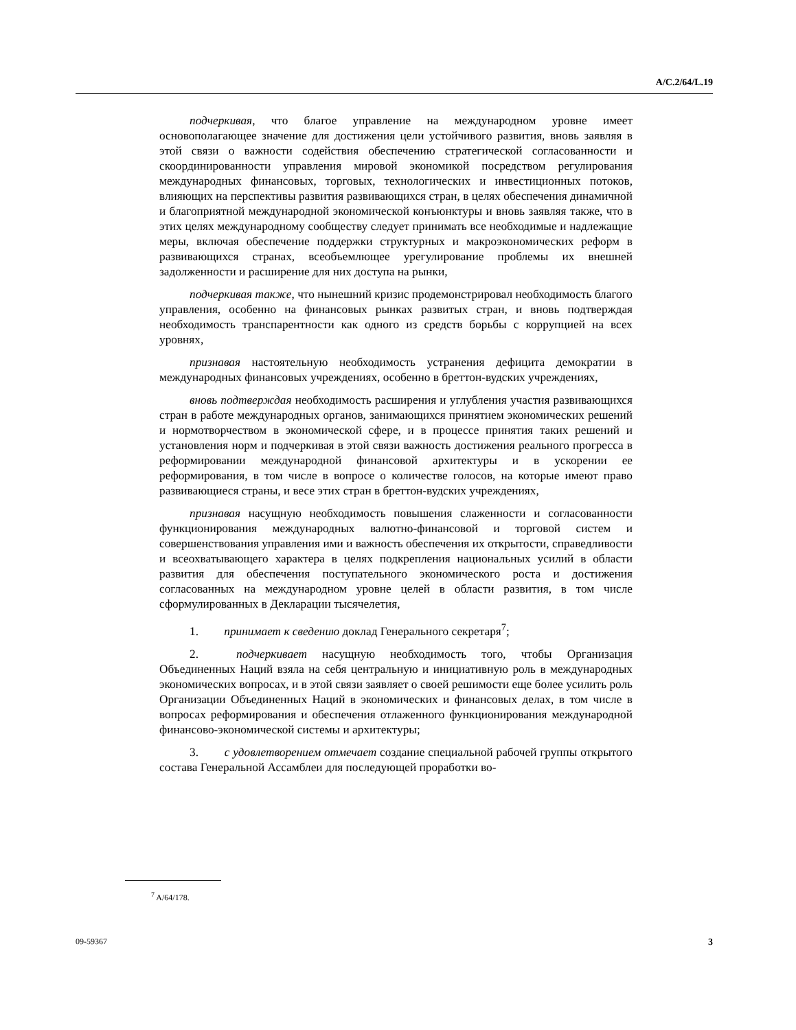A/C.2/64/L.19
подчеркивая, что благое управление на международном уровне имеет основополагающее значение для достижения цели устойчивого развития, вновь заявляя в этой связи о важности содействия обеспечению стратегической согласованности и скоординированности управления мировой экономикой посредством регулирования международных финансовых, торговых, технологических и инвестиционных потоков, влияющих на перспективы развития развивающихся стран, в целях обеспечения динамичной и благоприятной международной экономической конъюнктуры и вновь заявляя также, что в этих целях международному сообществу следует принимать все необходимые и надлежащие меры, включая обеспечение поддержки структурных и макроэкономических реформ в развивающихся странах, всеобъемлющее урегулирование проблемы их внешней задолженности и расширение для них доступа на рынки,
подчеркивая также, что нынешний кризис продемонстрировал необходимость благого управления, особенно на финансовых рынках развитых стран, и вновь подтверждая необходимость транспарентности как одного из средств борьбы с коррупцией на всех уровнях,
признавая настоятельную необходимость устранения дефицита демократии в международных финансовых учреждениях, особенно в бреттон-вудских учреждениях,
вновь подтверждая необходимость расширения и углубления участия развивающихся стран в работе международных органов, занимающихся принятием экономических решений и нормотворчеством в экономической сфере, и в процессе принятия таких решений и установления норм и подчеркивая в этой связи важность достижения реального прогресса в реформировании международной финансовой архитектуры и в ускорении ее реформирования, в том числе в вопросе о количестве голосов, на которые имеют право развивающиеся страны, и весе этих стран в бреттон-вудских учреждениях,
признавая насущную необходимость повышения слаженности и согласованности функционирования международных валютно-финансовой и торговой систем и совершенствования управления ими и важность обеспечения их открытости, справедливости и всеохватывающего характера в целях подкрепления национальных усилий в области развития для обеспечения поступательного экономического роста и достижения согласованных на международном уровне целей в области развития, в том числе сформулированных в Декларации тысячелетия,
1. принимает к сведению доклад Генерального секретаря<sup>7</sup>;
2. подчеркивает насущную необходимость того, чтобы Организация Объединенных Наций взяла на себя центральную и инициативную роль в международных экономических вопросах, и в этой связи заявляет о своей решимости еще более усилить роль Организации Объединенных Наций в экономических и финансовых делах, в том числе в вопросах реформирования и обеспечения отлаженного функционирования международной финансово-экономической системы и архитектуры;
3. с удовлетворением отмечает создание специальной рабочей группы открытого состава Генеральной Ассамблеи для последующей проработки во-
<sup>7</sup> A/64/178.
09-59367 3